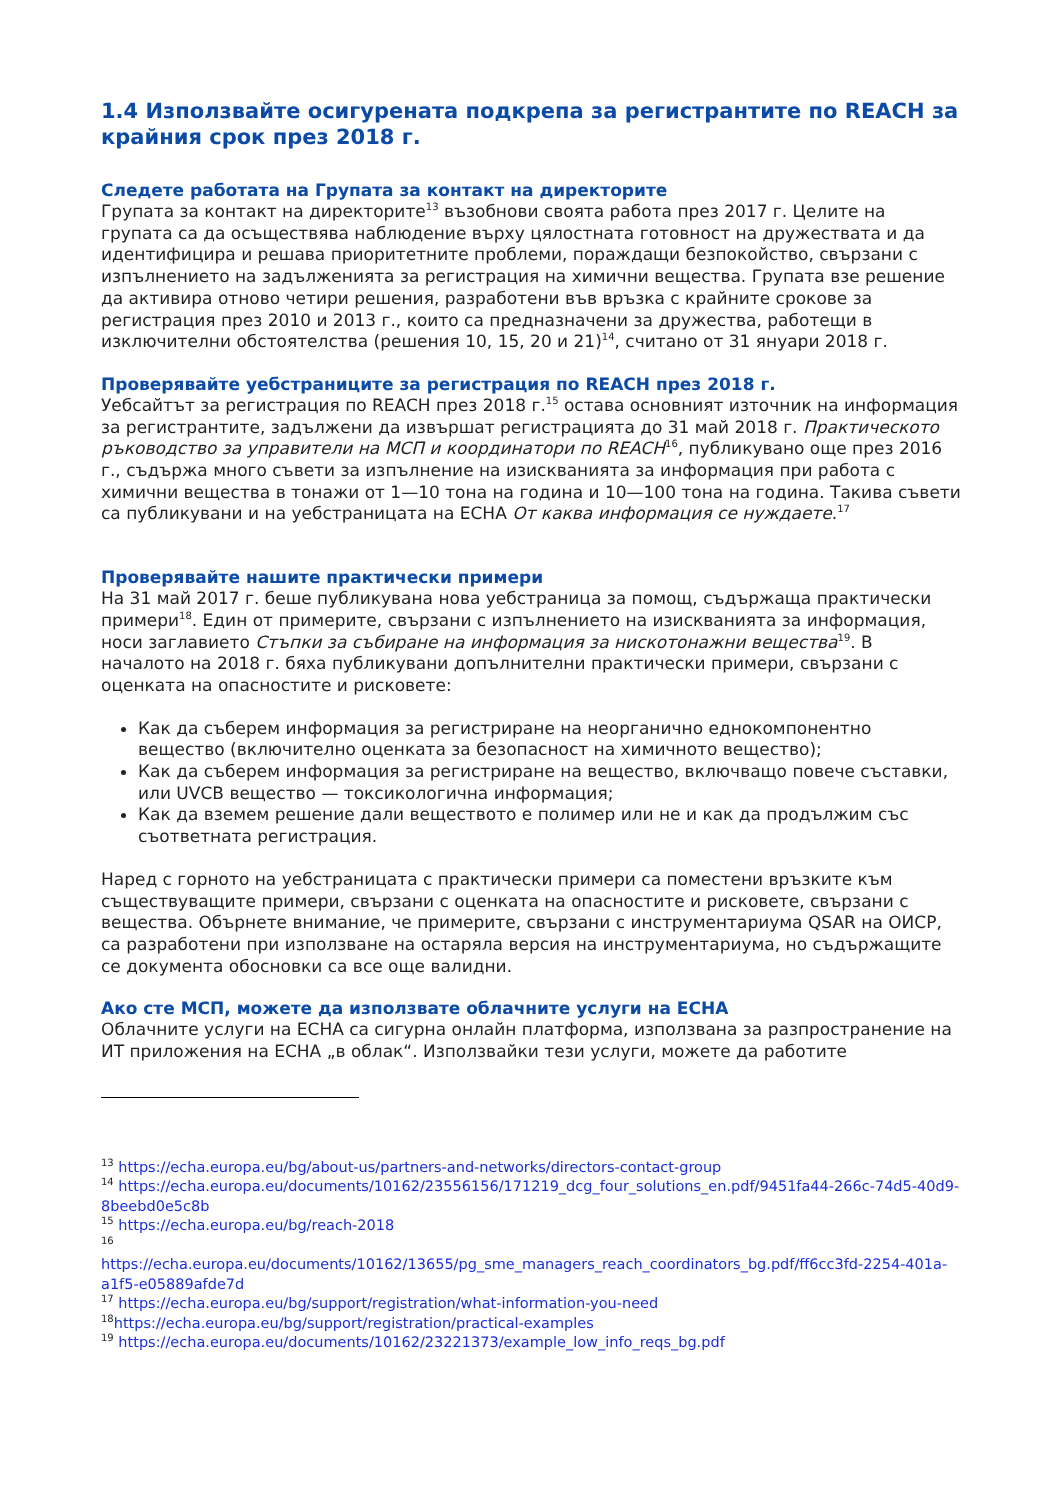1.4 Използвайте осигурената подкрепа за регистрантите по REACH за крайния срок през 2018 г.
Следете работата на Групата за контакт на директорите
Групата за контакт на директорите<sup>13</sup> възобнови своята работа през 2017 г. Целите на групата са да осъществява наблюдение върху цялостната готовност на дружествата и да идентифицира и решава приоритетните проблеми, пораждащи безпокойство, свързани с изпълнението на задълженията за регистрация на химични вещества. Групата взе решение да активира отново четири решения, разработени във връзка с крайните срокове за регистрация през 2010 и 2013 г., които са предназначени за дружества, работещи в изключителни обстоятелства (решения 10, 15, 20 и 21)<sup>14</sup>, считано от 31 януари 2018 г.
Проверявайте уебстраниците за регистрация по REACH през 2018 г.
Уебсайтът за регистрация по REACH през 2018 г.<sup>15</sup> остава основният източник на информация за регистрантите, задължени да извършат регистрацията до 31 май 2018 г. Практическото ръководство за управители на МСП и координатори по REACH<sup>16</sup>, публикувано още през 2016 г., съдържа много съвети за изпълнение на изискванията за информация при работа с химични вещества в тонажи от 1—10 тона на година и 10—100 тона на година. Такива съвети са публикувани и на уебстраницата на ECHA От каква информация се нуждаете.<sup>17</sup>
Проверявайте нашите практически примери
На 31 май 2017 г. беше публикувана нова уебстраница за помощ, съдържаща практически примери<sup>18</sup>. Един от примерите, свързани с изпълнението на изискванията за информация, носи заглавието Стъпки за събиране на информация за нискотонажни вещества<sup>19</sup>. В началото на 2018 г. бяха публикувани допълнителни практически примери, свързани с оценката на опасностите и рисковете:
Как да съберем информация за регистриране на неорганично еднокомпонентно вещество (включително оценката за безопасност на химичното вещество);
Как да съберем информация за регистриране на вещество, включващо повече съставки, или UVCB вещество — токсикологична информация;
Как да вземем решение дали веществото е полимер или не и как да продължим със съответната регистрация.
Наред с горното на уебстраницата с практически примери са поместени връзките към съществуващите примери, свързани с оценката на опасностите и рисковете, свързани с вещества. Обърнете внимание, че примерите, свързани с инструментариума QSAR на ОИСР, са разработени при използване на остаряла версия на инструментариума, но съдържащите се документа обосновки са все още валидни.
Ако сте МСП, можете да използвате облачните услуги на ECHA
Облачните услуги на ECHA са сигурна онлайн платформа, използвана за разпространение на ИТ приложения на ECHA „в облак“. Използвайки тези услуги, можете да работите
<sup>13</sup> https://echa.europa.eu/bg/about-us/partners-and-networks/directors-contact-group
<sup>14</sup> https://echa.europa.eu/documents/10162/23556156/171219_dcg_four_solutions_en.pdf/9451fa44-266c-74d5-40d9-8beebd0e5c8b
<sup>15</sup> https://echa.europa.eu/bg/reach-2018
<sup>16</sup>
https://echa.europa.eu/documents/10162/13655/pg_sme_managers_reach_coordinators_bg.pdf/ff6cc3fd-2254-401a-a1f5-e05889afde7d
<sup>17</sup> https://echa.europa.eu/bg/support/registration/what-information-you-need
<sup>18</sup> https://echa.europa.eu/bg/support/registration/practical-examples
<sup>19</sup> https://echa.europa.eu/documents/10162/23221373/example_low_info_reqs_bg.pdf